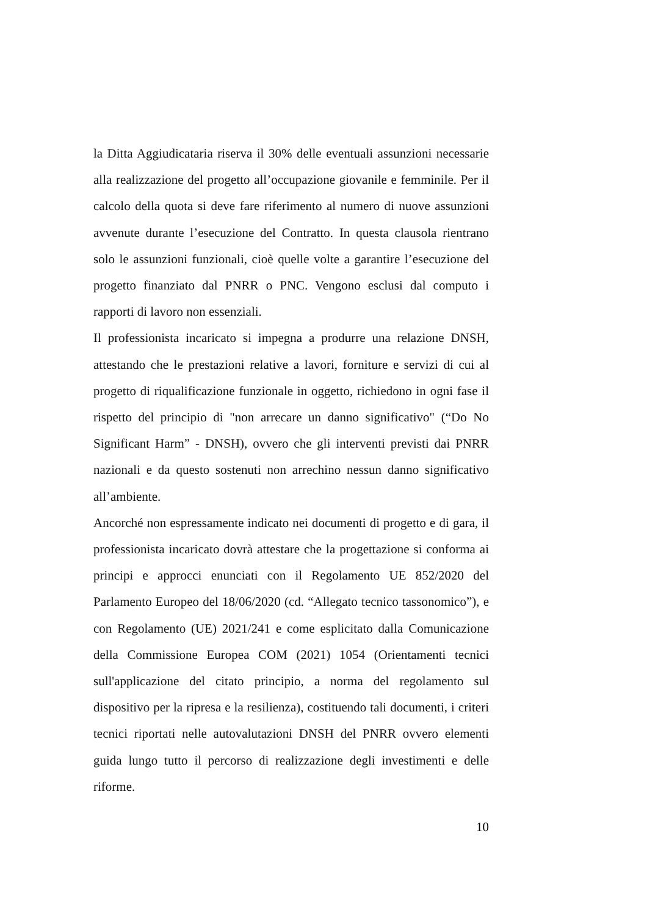la Ditta Aggiudicataria riserva il 30% delle eventuali assunzioni necessarie alla realizzazione del progetto all’occupazione giovanile e femminile. Per il calcolo della quota si deve fare riferimento al numero di nuove assunzioni avvenute durante l’esecuzione del Contratto. In questa clausola rientrano solo le assunzioni funzionali, cioè quelle volte a garantire l’esecuzione del progetto finanziato dal PNRR o PNC. Vengono esclusi dal computo i rapporti di lavoro non essenziali.
Il professionista incaricato si impegna a produrre una relazione DNSH, attestando che le prestazioni relative a lavori, forniture e servizi di cui al progetto di riqualificazione funzionale in oggetto, richiedono in ogni fase il rispetto del principio di "non arrecare un danno significativo" (“Do No Significant Harm” - DNSH), ovvero che gli interventi previsti dai PNRR nazionali e da questo sostenuti non arrechino nessun danno significativo all’ambiente.
Ancorché non espressamente indicato nei documenti di progetto e di gara, il professionista incaricato dovrà attestare che la progettazione si conforma ai principi e approcci enunciati con il Regolamento UE 852/2020 del Parlamento Europeo del 18/06/2020 (cd. “Allegato tecnico tassonomico”), e con Regolamento (UE) 2021/241 e come esplicitato dalla Comunicazione della Commissione Europea COM (2021) 1054 (Orientamenti tecnici sull'applicazione del citato principio, a norma del regolamento sul dispositivo per la ripresa e la resilienza), costituendo tali documenti, i criteri tecnici riportati nelle autovalutazioni DNSH del PNRR ovvero elementi guida lungo tutto il percorso di realizzazione degli investimenti e delle riforme.
10